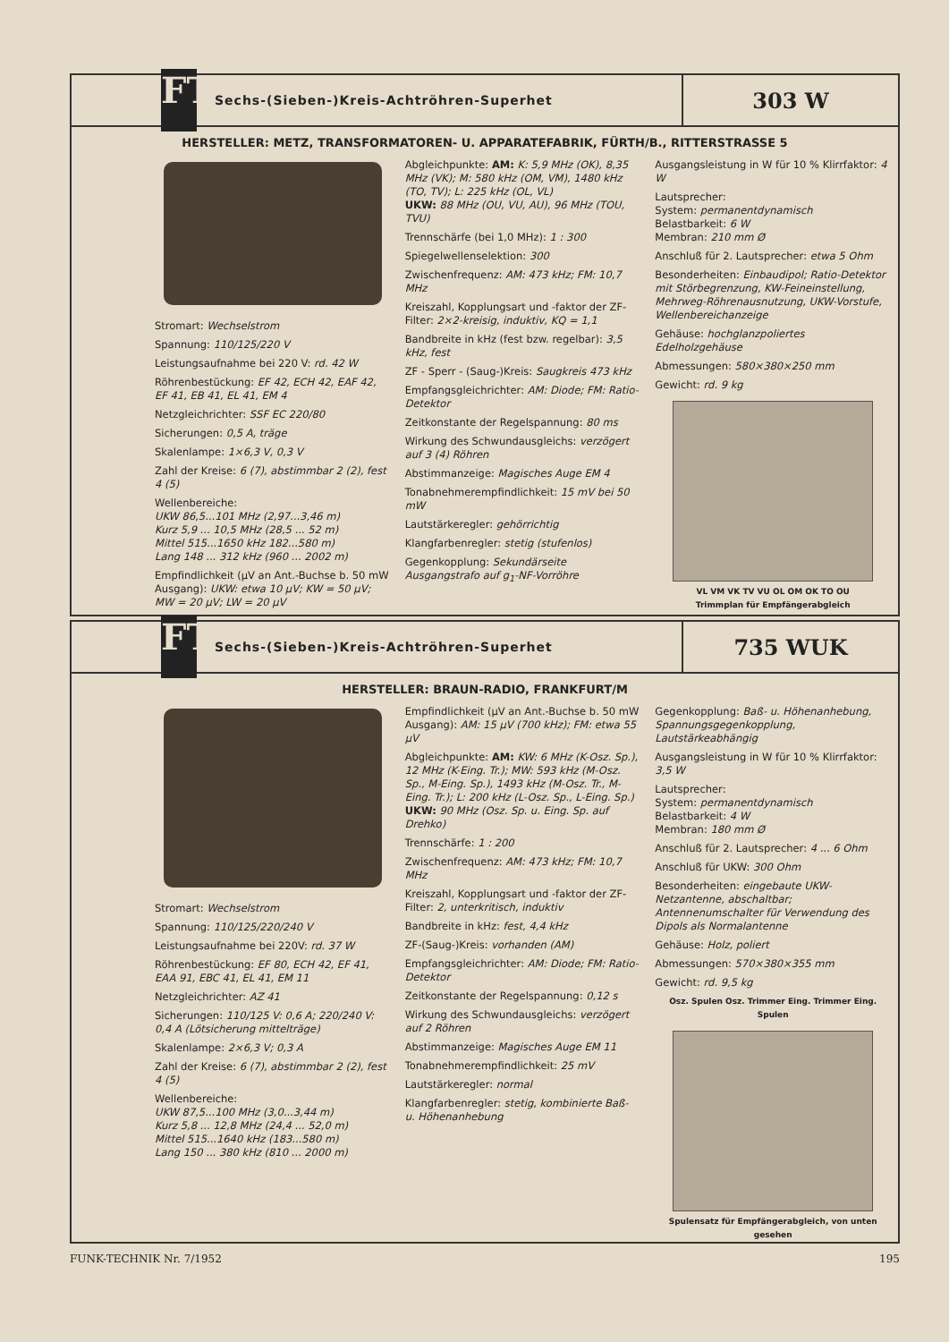FT
Sechs-(Sieben-)Kreis-Achtröhren-Superhet
303 W
HERSTELLER: METZ, TRANSFORMATOREN- U. APPARATEFABRIK, FÜRTH/B., RITTERSTRASSE 5
Stromart: Wechselstrom
Spannung: 110/125/220 V
Leistungsaufnahme bei 220 V: rd. 42 W
Röhrenbestückung: EF 42, ECH 42, EAF 42, EF 41, EB 41, EL 41, EM 4
Netzgleichrichter: SSF EC 220/80
Sicherungen: 0,5 A, träge
Skalenlampe: 1×6,3 V, 0,3 V
Zahl der Kreise: 6 (7), abstimmbar 2 (2), fest 4 (5)
Wellenbereiche:
UKW 86,5...101 MHz (2,97...3,46 m)
Kurz 5,9 ... 10,5 MHz (28,5 ... 52 m)
Mittel 515...1650 kHz 182...580 m)
Lang 148 ... 312 kHz (960 ... 2002 m)
Empfindlichkeit (μV an Ant.-Buchse b. 50 mW Ausgang): UKW: etwa 10 μV; KW = 50 μV; MW = 20 μV; LW = 20 μV
Abgleichpunkte: AM: K: 5,9 MHz (OK), 8,35 MHz (VK); M: 580 kHz (OM, VM), 1480 kHz (TO, TV); L: 225 kHz (OL, VL)
UKW: 88 MHz (OU, VU, AU), 96 MHz (TOU, TVU)
Trennschärfe (bei 1,0 MHz): 1 : 300
Spiegelwellenselektion: 300
Zwischenfrequenz: AM: 473 kHz; FM: 10,7 MHz
Kreiszahl, Kopplungsart und -faktor der ZF-Filter: 2×2-kreisig, induktiv, KQ = 1,1
Bandbreite in kHz (fest bzw. regelbar): 3,5 kHz, fest
ZF - Sperr - (Saug-)Kreis: Saugkreis 473 kHz
Empfangsgleichrichter: AM: Diode; FM: Ratio-Detektor
Zeitkonstante der Regelspannung: 80 ms
Wirkung des Schwundausgleichs: verzögert auf 3 (4) Röhren
Abstimmanzeige: Magisches Auge EM 4
Tonabnehmerempfindlichkeit: 15 mV bei 50 mW
Lautstärkeregler: gehörrichtig
Klangfarbenregler: stetig (stufenlos)
Gegenkopplung: Sekundärseite Ausgangstrafo auf g<sub>1</sub>-NF-Vorröhre
Ausgangsleistung in W für 10 % Klirrfaktor: 4 W
Lautsprecher:
System: permanentdynamisch
Belastbarkeit: 6 W
Membran: 210 mm Ø
Anschluß für 2. Lautsprecher: etwa 5 Ohm
Besonderheiten: Einbaudipol; Ratio-Detektor mit Störbegrenzung, KW-Feineinstellung, Mehrweg-Röhrenausnutzung, UKW-Vorstufe, Wellenbereichanzeige
Gehäuse: hochglanzpoliertes Edelholzgehäuse
Abmessungen: 580×380×250 mm
Gewicht: rd. 9 kg
VL VM VK TV VU OL OM OK TO OU
Trimmplan für Empfängerabgleich
FT
Sechs-(Sieben-)Kreis-Achtröhren-Superhet
735 WUK
HERSTELLER: BRAUN-RADIO, FRANKFURT/M
Stromart: Wechselstrom
Spannung: 110/125/220/240 V
Leistungsaufnahme bei 220V: rd. 37 W
Röhrenbestückung: EF 80, ECH 42, EF 41, EAA 91, EBC 41, EL 41, EM 11
Netzgleichrichter: AZ 41
Sicherungen: 110/125 V: 0,6 A; 220/240 V: 0,4 A (Lötsicherung mittelträge)
Skalenlampe: 2×6,3 V; 0,3 A
Zahl der Kreise: 6 (7), abstimmbar 2 (2), fest 4 (5)
Wellenbereiche:
UKW 87,5...100 MHz (3,0...3,44 m)
Kurz 5,8 ... 12,8 MHz (24,4 ... 52,0 m)
Mittel 515...1640 kHz (183...580 m)
Lang 150 ... 380 kHz (810 ... 2000 m)
Empfindlichkeit (μV an Ant.-Buchse b. 50 mW Ausgang): AM: 15 μV (700 kHz); FM: etwa 55 μV
Abgleichpunkte: AM: KW: 6 MHz (K-Osz. Sp.), 12 MHz (K-Eing. Tr.); MW: 593 kHz (M-Osz. Sp., M-Eing. Sp.), 1493 kHz (M-Osz. Tr., M-Eing. Tr.); L: 200 kHz (L-Osz. Sp., L-Eing. Sp.)
UKW: 90 MHz (Osz. Sp. u. Eing. Sp. auf Drehko)
Trennschärfe: 1 : 200
Zwischenfrequenz: AM: 473 kHz; FM: 10,7 MHz
Kreiszahl, Kopplungsart und -faktor der ZF-Filter: 2, unterkritisch, induktiv
Bandbreite in kHz: fest, 4,4 kHz
ZF-(Saug-)Kreis: vorhanden (AM)
Empfangsgleichrichter: AM: Diode; FM: Ratio-Detektor
Zeitkonstante der Regelspannung: 0,12 s
Wirkung des Schwundausgleichs: verzögert auf 2 Röhren
Abstimmanzeige: Magisches Auge EM 11
Tonabnehmerempfindlichkeit: 25 mV
Lautstärkeregler: normal
Klangfarbenregler: stetig, kombinierte Baß- u. Höhenanhebung
Gegenkopplung: Baß- u. Höhenanhebung, Spannungsgegenkopplung, Lautstärkeabhängig
Ausgangsleistung in W für 10 % Klirrfaktor: 3,5 W
Lautsprecher:
System: permanentdynamisch
Belastbarkeit: 4 W
Membran: 180 mm Ø
Anschluß für 2. Lautsprecher: 4 ... 6 Ohm
Anschluß für UKW: 300 Ohm
Besonderheiten: eingebaute UKW-Netzantenne, abschaltbar; Antennenumschalter für Verwendung des Dipols als Normalantenne
Gehäuse: Holz, poliert
Abmessungen: 570×380×355 mm
Gewicht: rd. 9,5 kg
Osz. Spulen Osz. Trimmer Eing. Trimmer Eing. Spulen
Spulensatz für Empfängerabgleich, von unten gesehen
FUNK-TECHNIK Nr. 7/1952 195